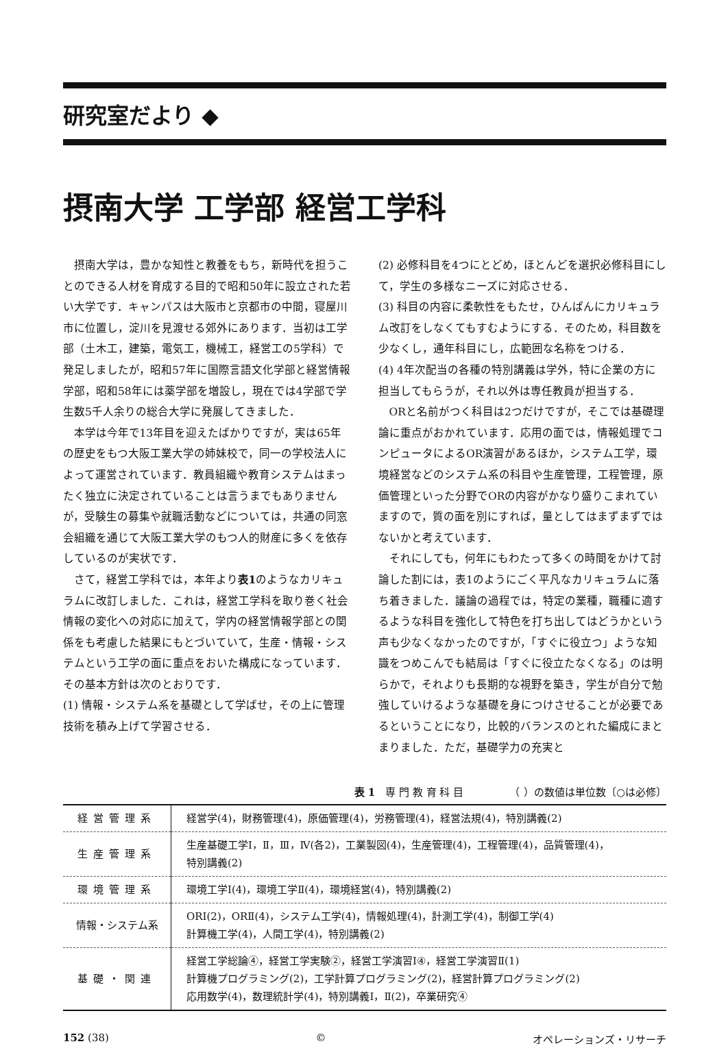研究室だより ◆
摂南大学 工学部 経営工学科
摂南大学は，豊かな知性と教養をもち，新時代を担うことのできる人材を育成する目的で昭和50年に設立された若い大学です．キャンパスは大阪市と京都市の中間，寝屋川市に位置し，淀川を見渡せる郊外にあります．当初は工学部（土木工，建築，電気工，機械工，経営工の5学科）で発足しましたが，昭和57年に国際言語文化学部と経営情報学部，昭和58年には薬学部を増設し，現在では4学部で学生数5千人余りの総合大学に発展してきました．
本学は今年で13年目を迎えたばかりですが，実は65年の歴史をもつ大阪工業大学の姉妹校で，同一の学校法人によって運営されています．教員組織や教育システムはまったく独立に決定されていることは言うまでもありませんが，受験生の募集や就職活動などについては，共通の同窓会組織を通じて大阪工業大学のもつ人的財産に多くを依存しているのが実状です．
さて，経営工学科では，本年より表1のようなカリキュラムに改訂しました．これは，経営工学科を取り巻く社会情報の変化への対応に加えて，学内の経営情報学部との関係をも考慮した結果にもとづいていて，生産・情報・システムという工学の面に重点をおいた構成になっています．その基本方針は次のとおりです．
(1) 情報・システム系を基礎として学ばせ，その上に管理技術を積み上げて学習させる．
(2) 必修科目を4つにとどめ，ほとんどを選択必修科目にして，学生の多様なニーズに対応させる．
(3) 科目の内容に柔軟性をもたせ，ひんぱんにカリキュラム改訂をしなくてもすむようにする．そのため，科目数を少なくし，通年科目にし，広範囲な名称をつける．
(4) 4年次配当の各種の特別講義は学外，特に企業の方に担当してもらうが，それ以外は専任教員が担当する．
ORと名前がつく科目は2つだけですが，そこでは基礎理論に重点がおかれています．応用の面では，情報処理でコンピュータによるOR演習があるほか，システム工学，環境経営などのシステム系の科目や生産管理，工程管理，原価管理といった分野でORの内容がかなり盛りこまれていますので，質の面を別にすれば，量としてはまずまずではないかと考えています．
それにしても，何年にもわたって多くの時間をかけて討論した割には，表1のようにごく平凡なカリキュラムに落ち着きました．議論の過程では，特定の業種，職種に適するような科目を強化して特色を打ち出してはどうかという声も少なくなかったのですが，「すぐに役立つ」ような知識をつめこんでも結局は「すぐに役立たなくなる」のは明らかで，それよりも長期的な視野を築き，学生が自分で勉強していけるような基礎を身につけさせることが必要であるということになり，比較的バランスのとれた編成にまとまりました．ただ，基礎学力の充実と
表 1　専 門 教 育 科 目　　　　　（ ）の数値は単位数〔○は必修〕
| 経営管理系 | 経営学(4)，財務管理(4)，原価管理(4)，労務管理(4)，経営法規(4)，特別講義(2) |
| 生産管理系 | 生産基礎工学Ⅰ，Ⅱ，Ⅲ，Ⅳ(各2)，工業製図(4)，生産管理(4)，工程管理(4)，品質管理(4)， 特別講義(2) |
| 環境管理系 | 環境工学Ⅰ(4)，環境工学Ⅱ(4)，環境経営(4)，特別講義(2) |
| 情報・システム系 | ORⅠ(2)，ORⅡ(4)，システム工学(4)，情報処理(4)，計測工学(4)，制御工学(4) 計算機工学(4)，人間工学(4)，特別講義(2) |
| 基礎・関連 | 経営工学総論④，経営工学実験②，経営工学演習Ⅰ④，経営工学演習Ⅱ(1) 計算機プログラミング(2)，工学計算プログラミング(2)，経営計算プログラミング(2) 応用数学(4)，数理統計学(4)，特別講義Ⅰ，Ⅱ(2)，卒業研究④ |
152 (38) © オペレーションズ・リサーチ